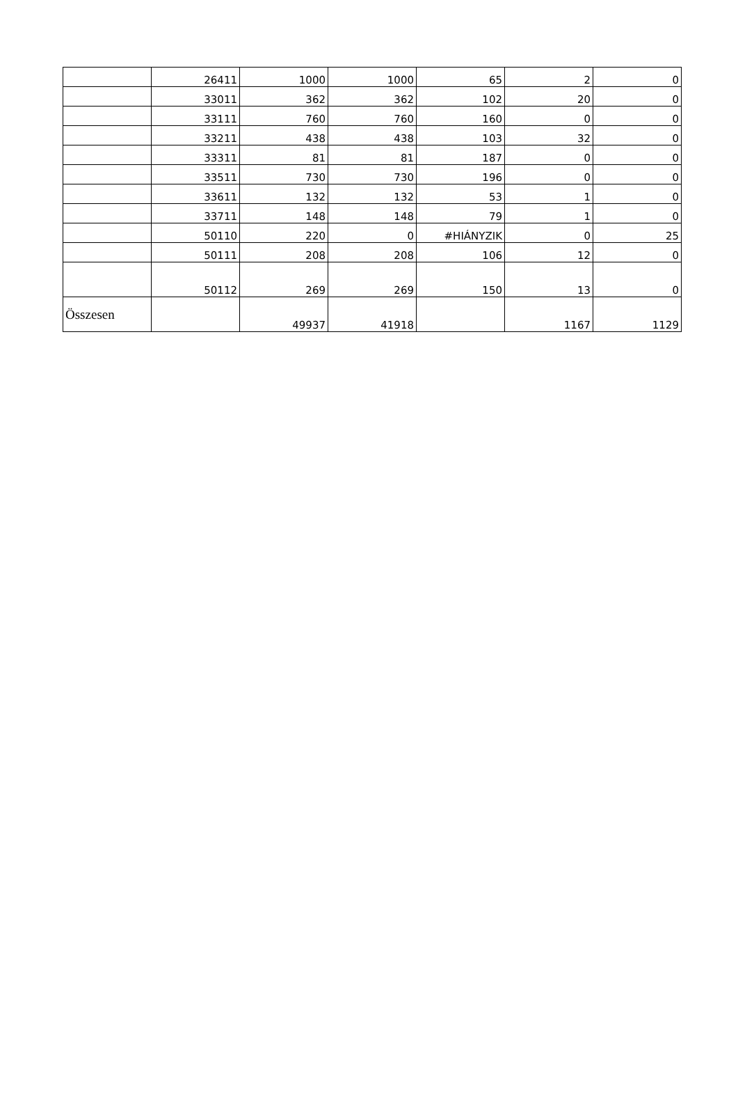| | 26411 | 1000 | 1000 | 65 | 2 | 0 |
| | 33011 | 362 | 362 | 102 | 20 | 0 |
| | 33111 | 760 | 760 | 160 | 0 | 0 |
| | 33211 | 438 | 438 | 103 | 32 | 0 |
| | 33311 | 81 | 81 | 187 | 0 | 0 |
| | 33511 | 730 | 730 | 196 | 0 | 0 |
| | 33611 | 132 | 132 | 53 | 1 | 0 |
| | 33711 | 148 | 148 | 79 | 1 | 0 |
| | 50110 | 220 | 0 | #HIÁNYZIK | 0 | 25 |
| | 50111 | 208 | 208 | 106 | 12 | 0 |
| | 50112 | 269 | 269 | 150 | 13 | 0 |
| Összesen | | 49937 | 41918 | | 1167 | 1129 |